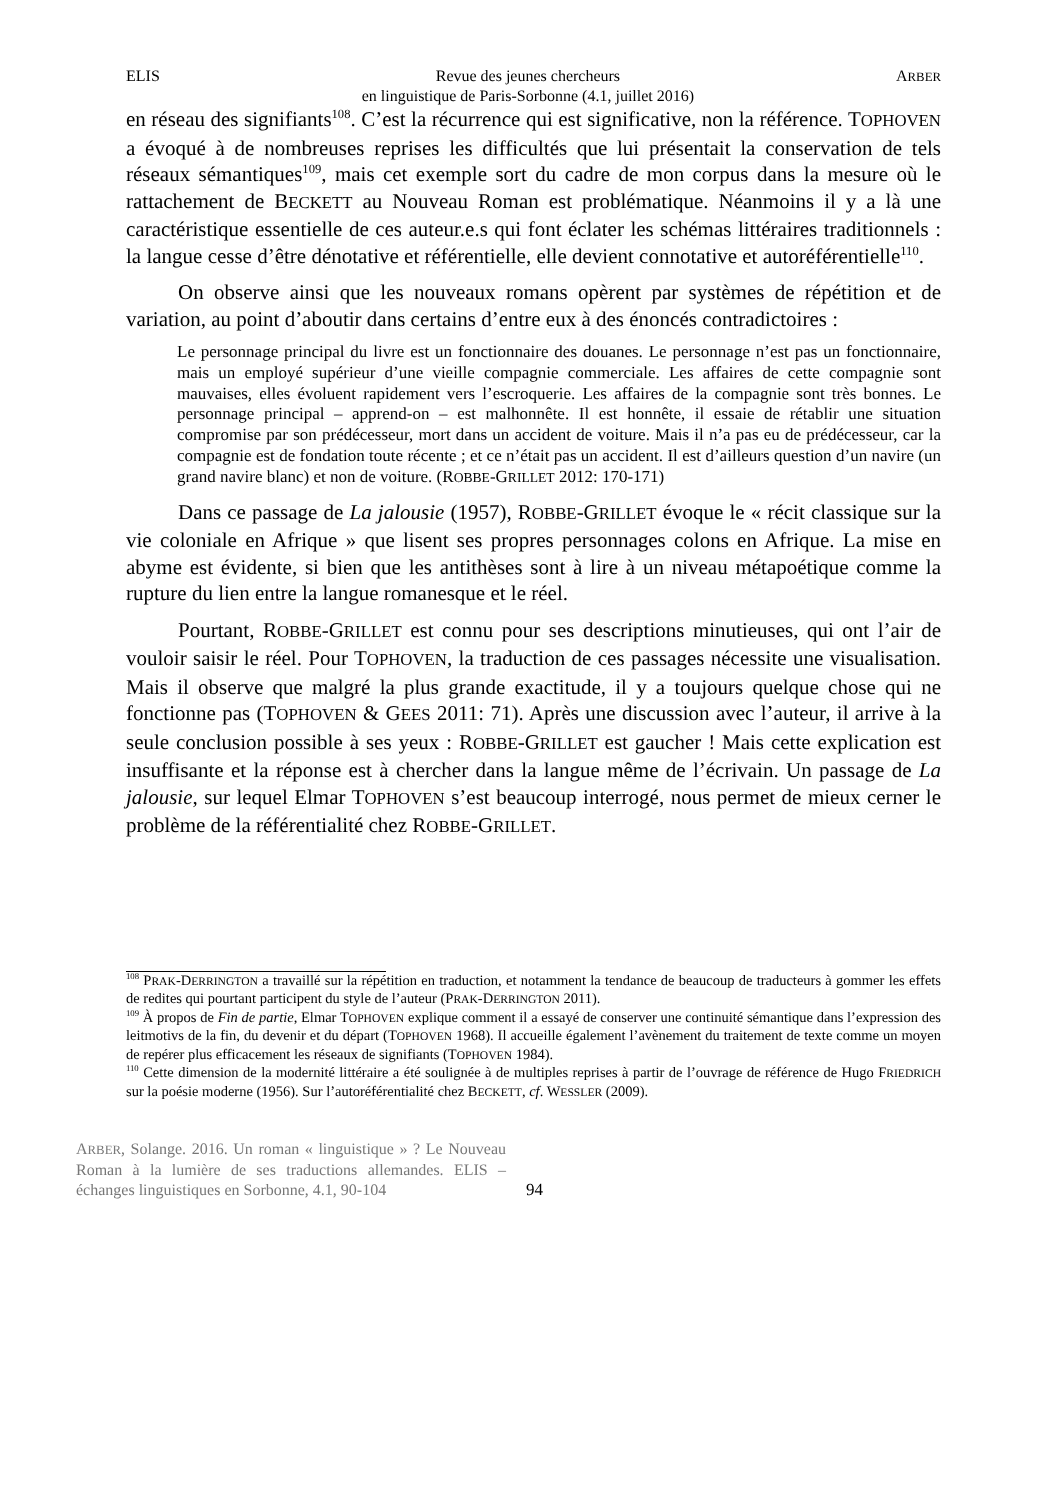ELIS Revue des jeunes chercheurs
en linguistique de Paris-Sorbonne (4.1, juillet 2016) ARBER
en réseau des signifiants<sup>108</sup>. C’est la récurrence qui est significative, non la référence. TOPHOVEN a évoqué à de nombreuses reprises les difficultés que lui présentait la conservation de tels réseaux sémantiques<sup>109</sup>, mais cet exemple sort du cadre de mon corpus dans la mesure où le rattachement de BECKETT au Nouveau Roman est problématique. Néanmoins il y a là une caractéristique essentielle de ces auteur.e.s qui font éclater les schémas littéraires traditionnels : la langue cesse d’être dénotative et référentielle, elle devient connotative et autoréférentielle<sup>110</sup>.
On observe ainsi que les nouveaux romans opèrent par systèmes de répétition et de variation, au point d’aboutir dans certains d’entre eux à des énoncés contradictoires :
Le personnage principal du livre est un fonctionnaire des douanes. Le personnage n’est pas un fonctionnaire, mais un employé supérieur d’une vieille compagnie commerciale. Les affaires de cette compagnie sont mauvaises, elles évoluent rapidement vers l’escroquerie. Les affaires de la compagnie sont très bonnes. Le personnage principal – apprend-on – est malhonnête. Il est honnête, il essaie de rétablir une situation compromise par son prédécesseur, mort dans un accident de voiture. Mais il n’a pas eu de prédécesseur, car la compagnie est de fondation toute récente ; et ce n’était pas un accident. Il est d’ailleurs question d’un navire (un grand navire blanc) et non de voiture. (ROBBE-GRILLET 2012: 170-171)
Dans ce passage de La jalousie (1957), ROBBE-GRILLET évoque le « récit classique sur la vie coloniale en Afrique » que lisent ses propres personnages colons en Afrique. La mise en abyme est évidente, si bien que les antithèses sont à lire à un niveau métapoétique comme la rupture du lien entre la langue romanesque et le réel.
Pourtant, ROBBE-GRILLET est connu pour ses descriptions minutieuses, qui ont l’air de vouloir saisir le réel. Pour TOPHOVEN, la traduction de ces passages nécessite une visualisation. Mais il observe que malgré la plus grande exactitude, il y a toujours quelque chose qui ne fonctionne pas (TOPHOVEN & GEES 2011: 71). Après une discussion avec l’auteur, il arrive à la seule conclusion possible à ses yeux : ROBBE-GRILLET est gaucher ! Mais cette explication est insuffisante et la réponse est à chercher dans la langue même de l’écrivain. Un passage de La jalousie, sur lequel Elmar TOPHOVEN s’est beaucoup interrogé, nous permet de mieux cerner le problème de la référentialité chez ROBBE-GRILLET.
<sup>108</sup> PRAK-DERRINGTON a travaillé sur la répétition en traduction, et notamment la tendance de beaucoup de traducteurs à gommer les effets de redites qui pourtant participent du style de l’auteur (PRAK-DERRINGTON 2011).
<sup>109</sup> À propos de Fin de partie, Elmar TOPHOVEN explique comment il a essayé de conserver une continuité sémantique dans l’expression des leitmotivs de la fin, du devenir et du départ (TOPHOVEN 1968). Il accueille également l’avènement du traitement de texte comme un moyen de repérer plus efficacement les réseaux de signifiants (TOPHOVEN 1984).
<sup>110</sup> Cette dimension de la modernité littéraire a été soulignée à de multiples reprises à partir de l’ouvrage de référence de Hugo FRIEDRICH sur la poésie moderne (1956). Sur l’autoréférentialité chez BECKETT, cf. WESSLER (2009).
ARBER, Solange. 2016. Un roman « linguistique » ? Le Nouveau Roman à la lumière de ses traductions allemandes. ELIS – échanges linguistiques en Sorbonne, 4.1, 90-104
94